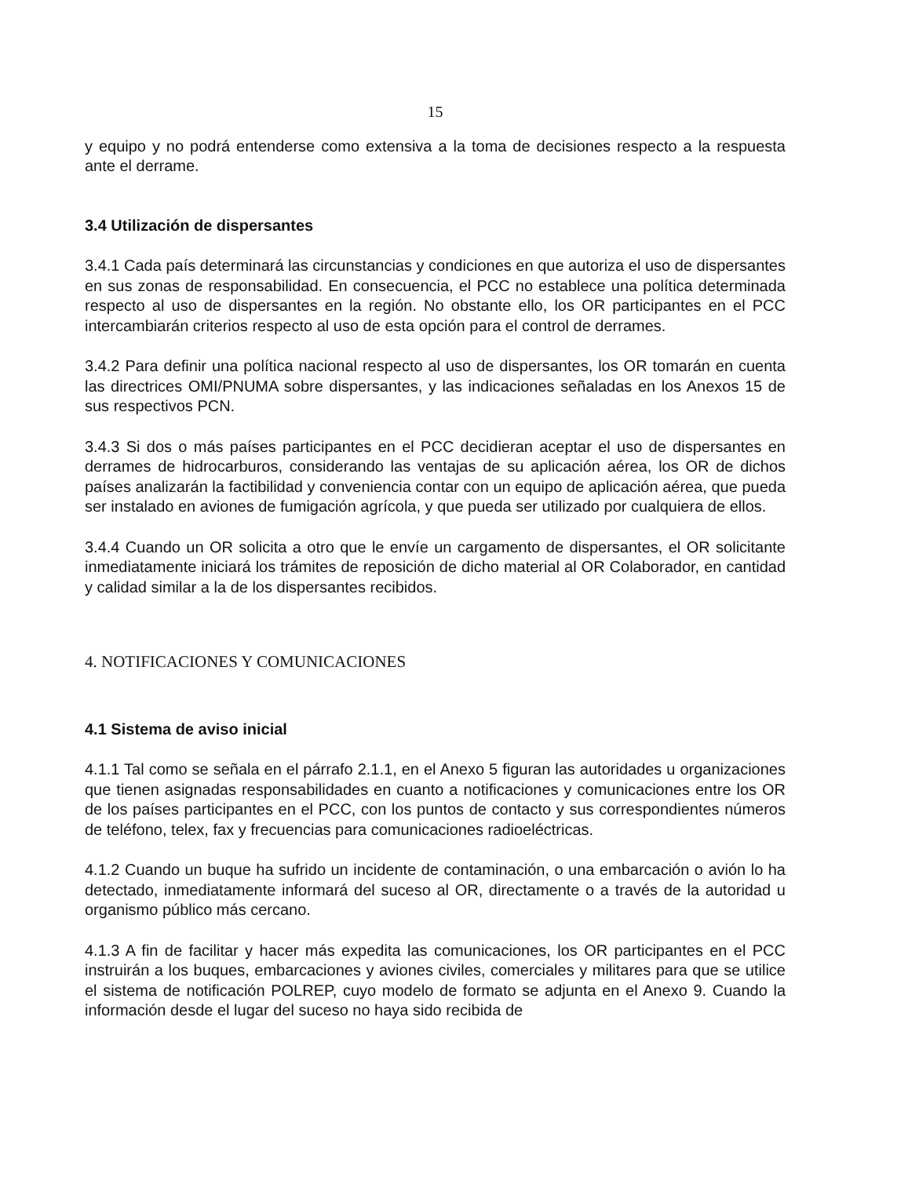15
y equipo y no podrá entenderse como extensiva a la toma de decisiones respecto a la respuesta ante el derrame.
3.4 Utilización de dispersantes
3.4.1 Cada país determinará las circunstancias y condiciones en que autoriza el uso de dispersantes en sus zonas de responsabilidad. En consecuencia, el PCC no establece una política determinada respecto al uso de dispersantes en la región. No obstante ello, los OR participantes en el PCC intercambiarán criterios respecto al uso de esta opción para el control de derrames.
3.4.2 Para definir una política nacional respecto al uso de dispersantes, los OR tomarán en cuenta las directrices OMI/PNUMA sobre dispersantes, y las indicaciones señaladas en los Anexos 15 de sus respectivos PCN.
3.4.3 Si dos o más países participantes en el PCC decidieran aceptar el uso de dispersantes en derrames de hidrocarburos, considerando las ventajas de su aplicación aérea, los OR de dichos países analizarán la factibilidad y conveniencia contar con un equipo de aplicación aérea, que pueda ser instalado en aviones de fumigación agrícola, y que pueda ser utilizado por cualquiera de ellos.
3.4.4 Cuando un OR solicita a otro que le envíe un cargamento de dispersantes, el OR solicitante inmediatamente iniciará los trámites de reposición de dicho material al OR Colaborador, en cantidad y calidad similar a la de los dispersantes recibidos.
4. NOTIFICACIONES Y COMUNICACIONES
4.1 Sistema de aviso inicial
4.1.1 Tal como se señala en el párrafo 2.1.1, en el Anexo 5 figuran las autoridades u organizaciones que tienen asignadas responsabilidades en cuanto a notificaciones y comunicaciones entre los OR de los países participantes en el PCC, con los puntos de contacto y sus correspondientes números de teléfono, telex, fax y frecuencias para comunicaciones radioeléctricas.
4.1.2 Cuando un buque ha sufrido un incidente de contaminación, o una embarcación o avión lo ha detectado, inmediatamente informará del suceso al OR, directamente o a través de la autoridad u organismo público más cercano.
4.1.3 A fin de facilitar y hacer más expedita las comunicaciones, los OR participantes en el PCC instruirán a los buques, embarcaciones y aviones civiles, comerciales y militares para que se utilice el sistema de notificación POLREP, cuyo modelo de formato se adjunta en el Anexo 9. Cuando la información desde el lugar del suceso no haya sido recibida de